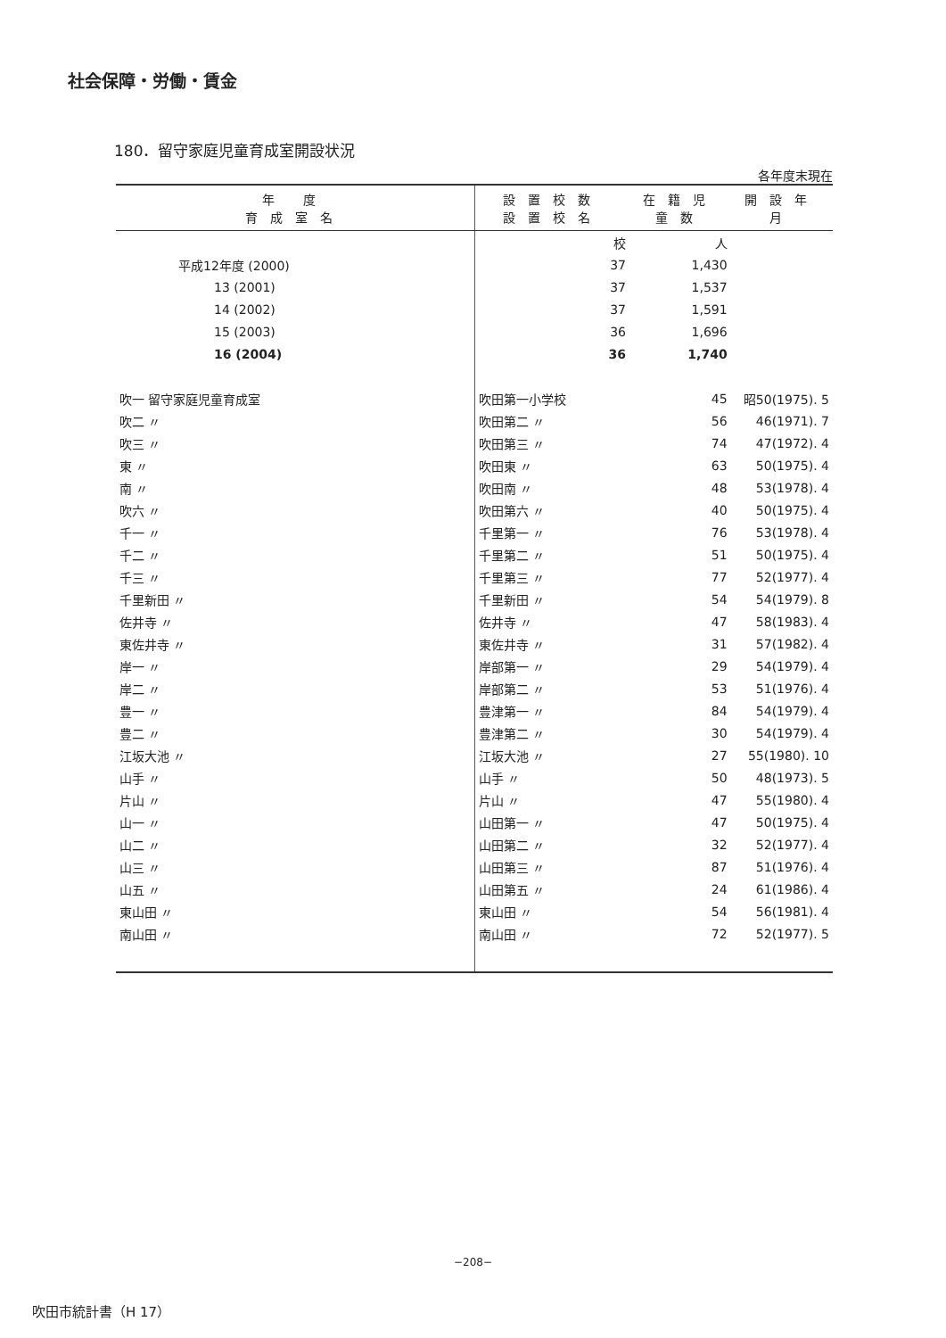社会保障・労働・賃金
180．留守家庭児童育成室開設状況
各年度末現在
| 年 度 育成室名 | 設置校数 設置校名 | 在籍児童数 | 開設年月 |
| --- | --- | --- | --- |
| | 校 | 人 | |
| 平成12年度 (2000) | 37 | 1,430 | |
| 13 (2001) | 37 | 1,537 | |
| 14 (2002) | 37 | 1,591 | |
| 15 (2003) | 36 | 1,696 | |
| 16 (2004) | 36 | 1,740 | |
| 吹一 留守家庭児童育成室 | 吹田第一小学校 | 45 | 昭50(1975). 5 |
| 吹二 〃 | 吹田第二 〃 | 56 | 46(1971). 7 |
| 吹三 〃 | 吹田第三 〃 | 74 | 47(1972). 4 |
| 東 〃 | 吹田東 〃 | 63 | 50(1975). 4 |
| 南 〃 | 吹田南 〃 | 48 | 53(1978). 4 |
| 吹六 〃 | 吹田第六 〃 | 40 | 50(1975). 4 |
| 千一 〃 | 千里第一 〃 | 76 | 53(1978). 4 |
| 千二 〃 | 千里第二 〃 | 51 | 50(1975). 4 |
| 千三 〃 | 千里第三 〃 | 77 | 52(1977). 4 |
| 千里新田 〃 | 千里新田 〃 | 54 | 54(1979). 8 |
| 佐井寺 〃 | 佐井寺 〃 | 47 | 58(1983). 4 |
| 東佐井寺 〃 | 東佐井寺 〃 | 31 | 57(1982). 4 |
| 岸一 〃 | 岸部第一 〃 | 29 | 54(1979). 4 |
| 岸二 〃 | 岸部第二 〃 | 53 | 51(1976). 4 |
| 豊一 〃 | 豊津第一 〃 | 84 | 54(1979). 4 |
| 豊二 〃 | 豊津第二 〃 | 30 | 54(1979). 4 |
| 江坂大池 〃 | 江坂大池 〃 | 27 | 55(1980). 10 |
| 山手 〃 | 山手 〃 | 50 | 48(1973). 5 |
| 片山 〃 | 片山 〃 | 47 | 55(1980). 4 |
| 山一 〃 | 山田第一 〃 | 47 | 50(1975). 4 |
| 山二 〃 | 山田第二 〃 | 32 | 52(1977). 4 |
| 山三 〃 | 山田第三 〃 | 87 | 51(1976). 4 |
| 山五 〃 | 山田第五 〃 | 24 | 61(1986). 4 |
| 東山田 〃 | 東山田 〃 | 54 | 56(1981). 4 |
| 南山田 〃 | 南山田 〃 | 72 | 52(1977). 5 |
−208−
吹田市統計書（H 17）